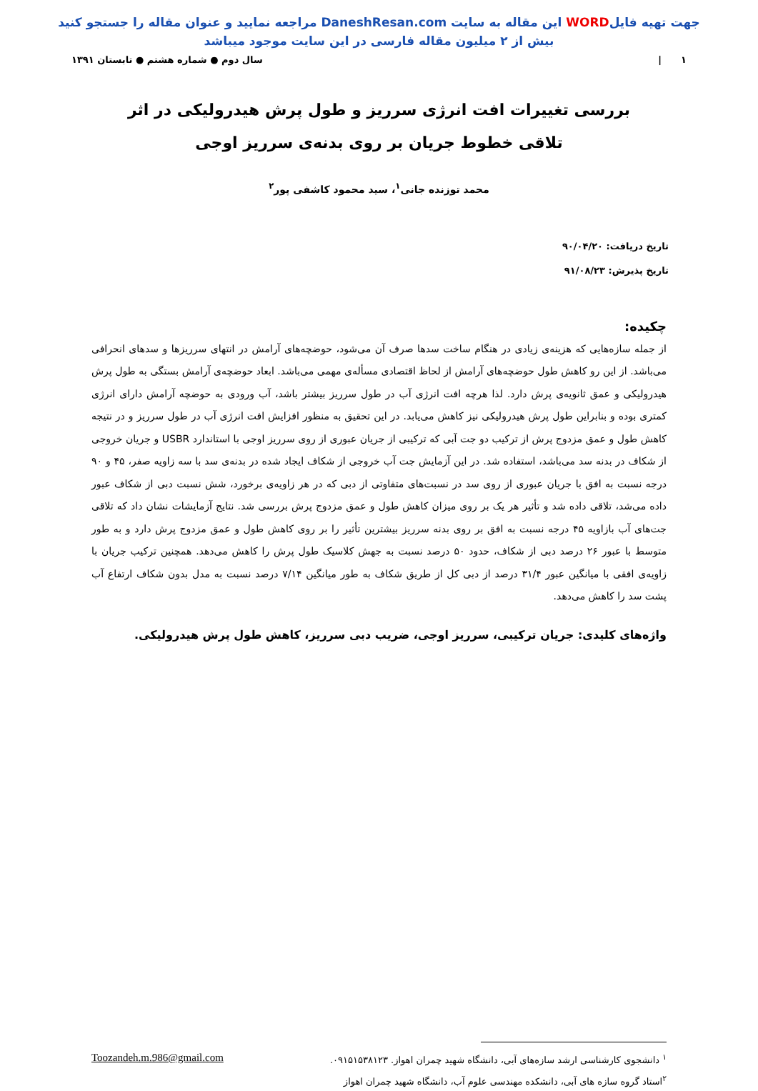جهت تهیه فایلWORD این مقاله به سایت DaneshResan.com مراجعه نمایید و عنوان مقاله را جستجو کنید
بیش از ۲ میلیون مقاله فارسی در این سایت موجود میباشد
۱ | سال دوم ● شماره هشتم ● تابستان ۱۳۹۱
بررسی تغییرات افت انرژی سرریز و طول پرش هیدرولیکی در اثر تلاقی خطوط جریان بر روی بدنه‌ی سرریز اوجی
محمد توزنده جانی<sup>۱</sup>، سید محمود کاشفی پور<sup>۲</sup>
تاریخ دریافت: ۹۰/۰۴/۲۰
تاریخ پذیرش: ۹۱/۰۸/۲۳
چکیده:
از جمله سازه‌هایی که هزینه‌ی زیادی در هنگام ساخت سدها صرف آن می‌شود، حوضچه‌های آرامش در انتهای سرریزها و سدهای انحرافی می‌باشد. از این رو کاهش طول حوضچه‌های آرامش از لحاظ اقتصادی مسأله‌ی مهمی می‌باشد. ابعاد حوضچه‌ی آرامش بستگی به طول پرش هیدرولیکی و عمق ثانویه‌ی پرش دارد. لذا هرچه افت انرژی آب در طول سرریز بیشتر باشد، آب ورودی به حوضچه آرامش دارای انرژی کمتری بوده و بنابراین طول پرش هیدرولیکی نیز کاهش می‌یابد. در این تحقیق به منظور افزایش افت انرژی آب در طول سرریز و در نتیجه کاهش طول و عمق مزدوج پرش از ترکیب دو جت آبی که ترکیبی از جریان عبوری از روی سرریز اوجی با استاندارد USBR و جریان خروجی از شکاف در بدنه سد می‌باشد، استفاده شد. در این آزمایش جت آب خروجی از شکاف ایجاد شده در بدنه‌ی سد با سه زاویه صفر، ۴۵ و ۹۰ درجه نسبت به افق با جریان عبوری از روی سد در نسبت‌های متفاوتی از دبی که در هر زاویه‌ی برخورد، شش نسبت دبی از شکاف عبور داده می‌شد، تلاقی داده شد و تأثیر هر یک بر روی میزان کاهش طول و عمق مزدوج پرش بررسی شد. نتایج آزمایشات نشان داد که تلاقی جت‌های آب بازاویه ۴۵ درجه نسبت به افق بر روی بدنه سرریز بیشترین تأثیر را بر روی کاهش طول و عمق مزدوج پرش دارد و به طور متوسط با عبور ۲۶ درصد دبی از شکاف، حدود ۵۰ درصد نسبت به جهش کلاسیک طول پرش را کاهش می‌دهد. همچنین ترکیب جریان با زاویه‌ی افقی با میانگین عبور ۳۱/۴ درصد از دبی کل از طریق شکاف به طور میانگین ۷/۱۴ درصد نسبت به مدل بدون شکاف ارتفاع آب پشت سد را کاهش می‌دهد.
واژه‌های کلیدی: جریان ترکیبی، سرریز اوجی، ضریب دبی سرریز، کاهش طول پرش هیدرولیکی.
<sup>۱</sup> دانشجوی کارشناسی ارشد سازه‌های آبی، دانشگاه شهید چمران اهواز. ۰۹۱۵۱۵۳۸۱۲۳. Toozandeh.m.986@gmail.com
<sup>۲</sup> استاد گروه سازه های آبی، دانشکده مهندسی علوم آب، دانشگاه شهید چمران اهواز